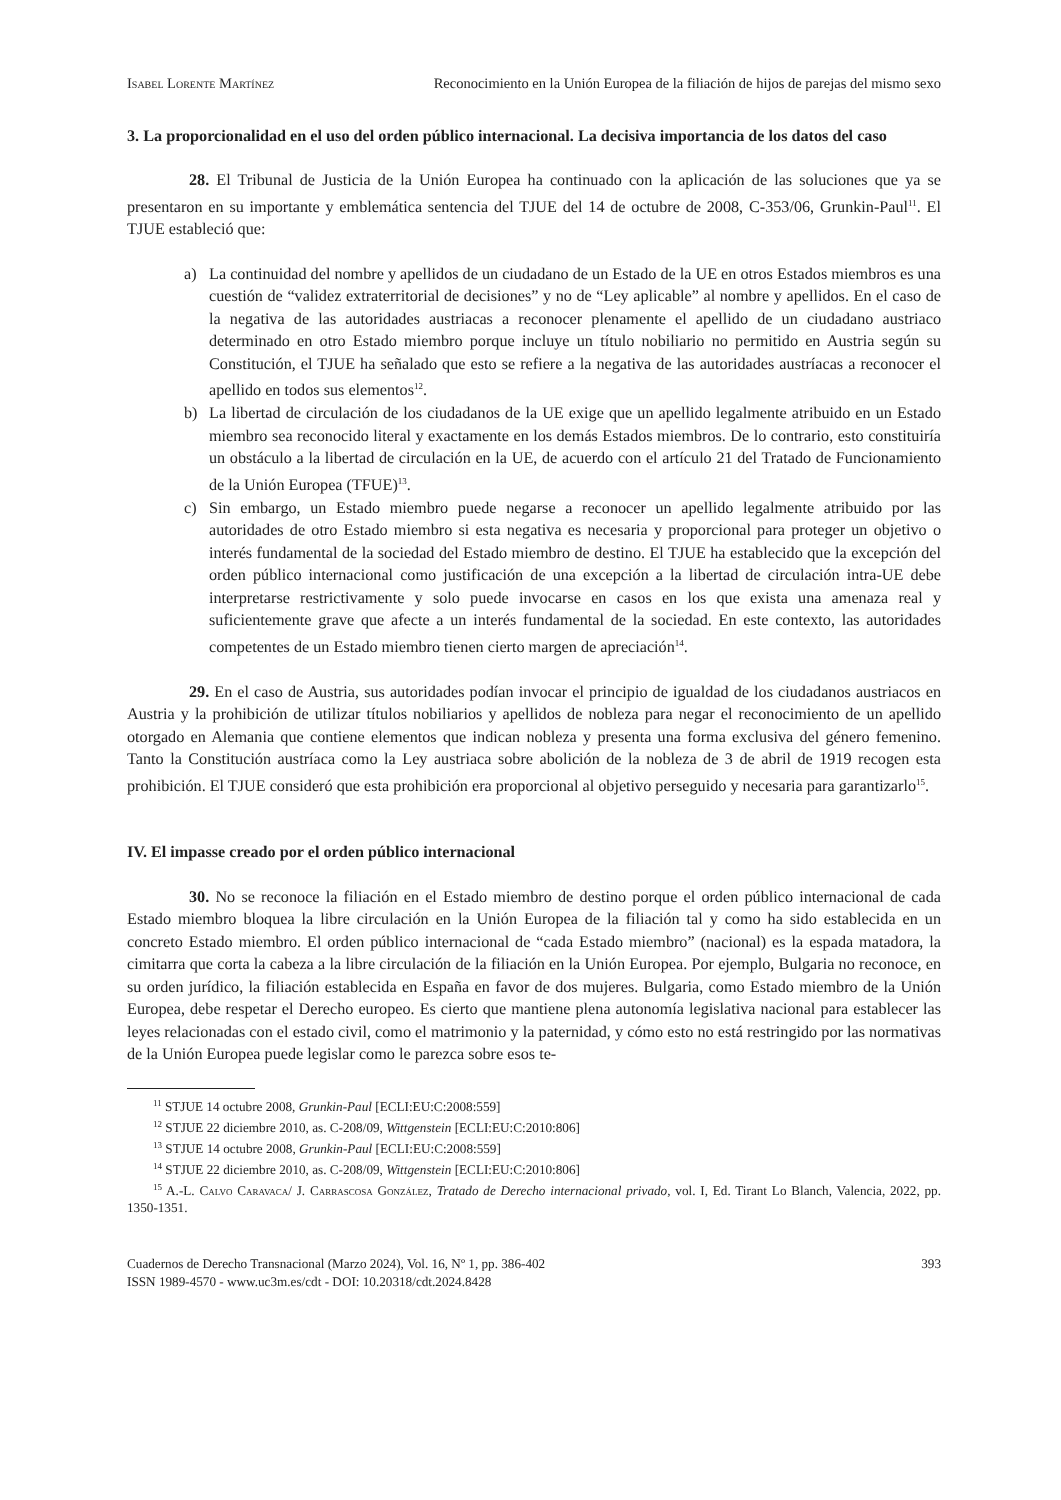Isabel Lorente Martínez Reconocimiento en la Unión Europea de la filiación de hijos de parejas del mismo sexo
3. La proporcionalidad en el uso del orden público internacional. La decisiva importancia de los datos del caso
28. El Tribunal de Justicia de la Unión Europea ha continuado con la aplicación de las soluciones que ya se presentaron en su importante y emblemática sentencia del TJUE del 14 de octubre de 2008, C-353/06, Grunkin-Paul<sup>11</sup>. El TJUE estableció que:
a) La continuidad del nombre y apellidos de un ciudadano de un Estado de la UE en otros Estados miembros es una cuestión de “validez extraterritorial de decisiones” y no de “Ley aplicable” al nombre y apellidos. En el caso de la negativa de las autoridades austriacas a reconocer plenamente el apellido de un ciudadano austriaco determinado en otro Estado miembro porque incluye un título nobiliario no permitido en Austria según su Constitución, el TJUE ha señalado que esto se refiere a la negativa de las autoridades austríacas a reconocer el apellido en todos sus elementos<sup>12</sup>.
b) La libertad de circulación de los ciudadanos de la UE exige que un apellido legalmente atribuido en un Estado miembro sea reconocido literal y exactamente en los demás Estados miembros. De lo contrario, esto constituiría un obstáculo a la libertad de circulación en la UE, de acuerdo con el artículo 21 del Tratado de Funcionamiento de la Unión Europea (TFUE)<sup>13</sup>.
c) Sin embargo, un Estado miembro puede negarse a reconocer un apellido legalmente atribuido por las autoridades de otro Estado miembro si esta negativa es necesaria y proporcional para proteger un objetivo o interés fundamental de la sociedad del Estado miembro de destino. El TJUE ha establecido que la excepción del orden público internacional como justificación de una excepción a la libertad de circulación intra-UE debe interpretarse restrictivamente y solo puede invocarse en casos en los que exista una amenaza real y suficientemente grave que afecte a un interés fundamental de la sociedad. En este contexto, las autoridades competentes de un Estado miembro tienen cierto margen de apreciación<sup>14</sup>.
29. En el caso de Austria, sus autoridades podían invocar el principio de igualdad de los ciudadanos austriacos en Austria y la prohibición de utilizar títulos nobiliarios y apellidos de nobleza para negar el reconocimiento de un apellido otorgado en Alemania que contiene elementos que indican nobleza y presenta una forma exclusiva del género femenino. Tanto la Constitución austríaca como la Ley austriaca sobre abolición de la nobleza de 3 de abril de 1919 recogen esta prohibición. El TJUE consideró que esta prohibición era proporcional al objetivo perseguido y necesaria para garantizarlo<sup>15</sup>.
IV. El impasse creado por el orden público internacional
30. No se reconoce la filiación en el Estado miembro de destino porque el orden público internacional de cada Estado miembro bloquea la libre circulación en la Unión Europea de la filiación tal y como ha sido establecida en un concreto Estado miembro. El orden público internacional de “cada Estado miembro” (nacional) es la espada matadora, la cimitarra que corta la cabeza a la libre circulación de la filiación en la Unión Europea. Por ejemplo, Bulgaria no reconoce, en su orden jurídico, la filiación establecida en España en favor de dos mujeres. Bulgaria, como Estado miembro de la Unión Europea, debe respetar el Derecho europeo. Es cierto que mantiene plena autonomía legislativa nacional para establecer las leyes relacionadas con el estado civil, como el matrimonio y la paternidad, y cómo esto no está restringido por las normativas de la Unión Europea puede legislar como le parezca sobre esos te-
<sup>11</sup> STJUE 14 octubre 2008, Grunkin-Paul [ECLI:EU:C:2008:559]
<sup>12</sup> STJUE 22 diciembre 2010, as. C-208/09, Wittgenstein [ECLI:EU:C:2010:806]
<sup>13</sup> STJUE 14 octubre 2008, Grunkin-Paul [ECLI:EU:C:2008:559]
<sup>14</sup> STJUE 22 diciembre 2010, as. C-208/09, Wittgenstein [ECLI:EU:C:2010:806]
<sup>15</sup> A.-L. Calvo Caravaca/ J. Carrascosa González, Tratado de Derecho internacional privado, vol. I, Ed. Tirant Lo Blanch, Valencia, 2022, pp. 1350-1351.
Cuadernos de Derecho Transnacional (Marzo 2024), Vol. 16, Nº 1, pp. 386-402
ISSN 1989-4570 - www.uc3m.es/cdt - DOI: 10.20318/cdt.2024.8428
393